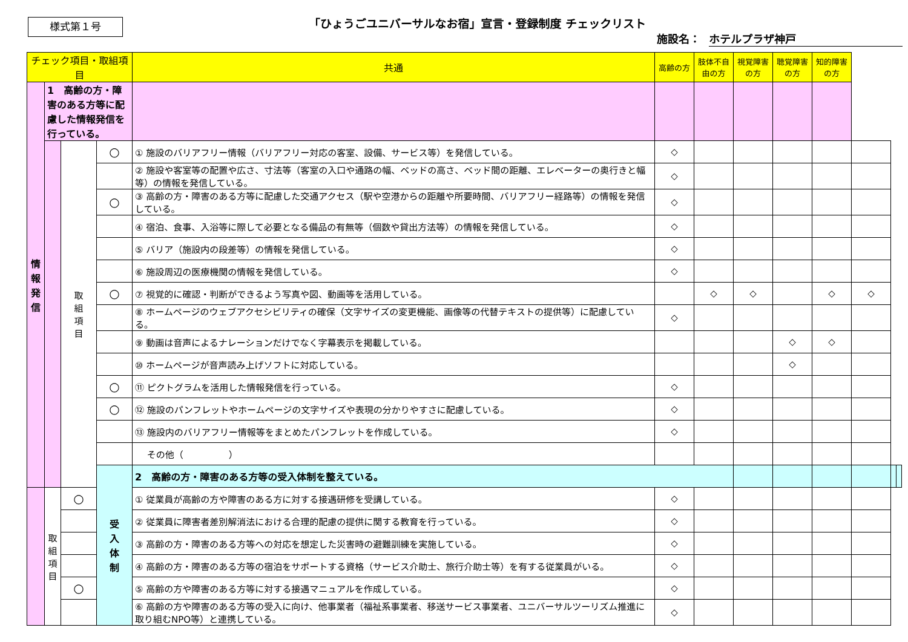様式第１号
「ひょうごユニバーサルなお宿」宣言・登録制度 チェックリスト
施設名： ホテルプラザ神戸
| チェック項目・取組項目 | | | | 共通 | 高齢の方 | 肢体不自由の方 | 視覚障害の方 | 聴覚障害の方 | 知的障害の方 | | | |
| --- | --- | --- | --- | --- | --- | --- | --- | --- | --- | --- | --- | --- |
| 情 報 発 信 | 1 高齢の方・障害のある方等に配慮した情報発信を行っている。 | | | | | | | | | | | |
| | | 取 組 項 目 | ○ | ① 施設のバリアフリー情報（バリアフリー対応の客室、設備、サービス等）を発信している。 | ◇ | | | | | | | |
| | | | | ② 施設や客室等の配置や広さ、寸法等（客室の入口や通路の幅、ベッドの高さ、ベッド間の距離、エレベーターの奥行きと幅等）の情報を発信している。 | ◇ | | | | | | | |
| | | | ○ | ③ 高齢の方・障害のある方等に配慮した交通アクセス（駅や空港からの距離や所要時間、バリアフリー経路等）の情報を発信している。 | ◇ | | | | | | | |
| | | | | ④ 宿泊、食事、入浴等に際して必要となる備品の有無等（個数や貸出方法等）の情報を発信している。 | ◇ | | | | | | | |
| | | | | ⑤ バリア（施設内の段差等）の情報を発信している。 | ◇ | | | | | | | |
| | | | | ⑥ 施設周辺の医療機関の情報を発信している。 | ◇ | | | | | | | |
| | | | ○ | ⑦ 視覚的に確認・判断ができるよう写真や図、動画等を活用している。 | | ◇ | ◇ | | ◇ | ◇ | | |
| | | | | ⑧ ホームページのウェブアクセシビリティの確保（文字サイズの変更機能、画像等の代替テキストの提供等）に配慮している。 | ◇ | | | | | | | |
| | | | | ⑨ 動画は音声によるナレーションだけでなく字幕表示を掲載している。 | | | | ◇ | ◇ | | | |
| | | | | ⑩ ホームページが音声読み上げソフトに対応している。 | | | | ◇ | | | | |
| | | | ○ | ⑪ ピクトグラムを活用した情報発信を行っている。 | ◇ | | | | | | | |
| | | | ○ | ⑫ 施設のパンフレットやホームページの文字サイズや表現の分かりやすさに配慮している。 | ◇ | | | | | | | |
| | | | | ⑬ 施設内のバリアフリー情報等をまとめたパンフレットを作成している。 | ◇ | | | | | | | |
| | | | | その他（ ） | | | | | | | | |
| | | | 受 入 体 制 | 2 高齢の方・障害のある方等の受入体制を整えている。 | | | | | | | | |
| | 取 組 項 目 | ○ | | ① 従業員が高齢の方や障害のある方に対する接遇研修を受講している。 | ◇ | | | | | | | |
| | | | | ② 従業員に障害者差別解消法における合理的配慮の提供に関する教育を行っている。 | ◇ | | | | | | | |
| | | | | ③ 高齢の方・障害のある方等への対応を想定した災害時の避難訓練を実施している。 | ◇ | | | | | | | |
| | | | | ④ 高齢の方・障害のある方等の宿泊をサポートする資格（サービス介助士、旅行介助士等）を有する従業員がいる。 | ◇ | | | | | | | |
| | | ○ | | ⑤ 高齢の方や障害のある方等に対する接遇マニュアルを作成している。 | ◇ | | | | | | | |
| | | | | ⑥ 高齢の方や障害のある方等の受入に向け、他事業者（福祉系事業者、移送サービス事業者、ユニバーサルツーリズム推進に取り組むNPO等）と連携している。 | ◇ | | | | | | | |